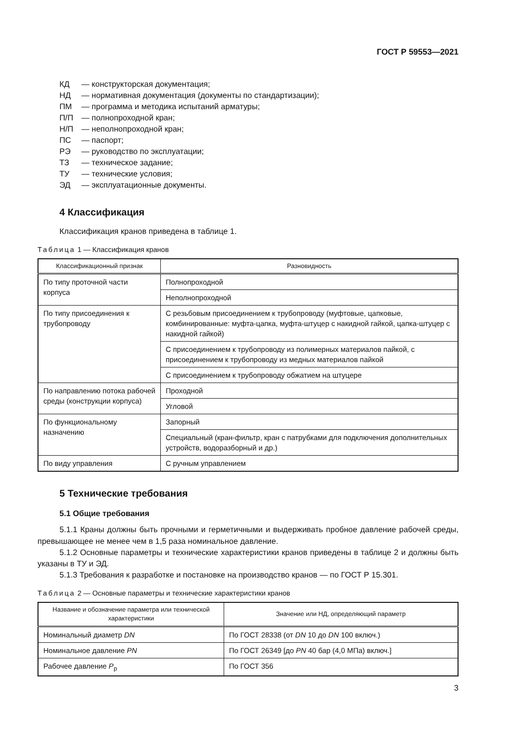ГОСТ Р 59553—2021
КД — конструкторская документация;
НД — нормативная документация (документы по стандартизации);
ПМ — программа и методика испытаний арматуры;
П/П — полнопроходной кран;
Н/П — неполнопроходной кран;
ПС — паспорт;
РЭ — руководство по эксплуатации;
ТЗ — техническое задание;
ТУ — технические условия;
ЭД — эксплуатационные документы.
4 Классификация
Классификация кранов приведена в таблице 1.
Таблица 1 — Классификация кранов
| Классификационный признак | Разновидность |
| --- | --- |
| По типу проточной части корпуса | Полнопроходной |
| | Неполнопроходной |
| По типу присоединения к трубопроводу | С резьбовым присоединением к трубопроводу (муфтовые, цапковые, комбинированные: муфта-цапка, муфта-штуцер с накидной гайкой, цапка-штуцер с накидной гайкой) |
| | С присоединением к трубопроводу из полимерных материалов пайкой, с присоединением к трубопроводу из медных материалов пайкой |
| | С присоединением к трубопроводу обжатием на штуцере |
| По направлению потока рабочей среды (конструкции корпуса) | Проходной |
| | Угловой |
| По функциональному назначению | Запорный |
| | Специальный (кран-фильтр, кран с патрубками для подключения дополнительных устройств, водоразборный и др.) |
| По виду управления | С ручным управлением |
5 Технические требования
5.1 Общие требования
5.1.1 Краны должны быть прочными и герметичными и выдерживать пробное давление рабочей среды, превышающее не менее чем в 1,5 раза номинальное давление.
5.1.2 Основные параметры и технические характеристики кранов приведены в таблице 2 и должны быть указаны в ТУ и ЭД.
5.1.3 Требования к разработке и постановке на производство кранов — по ГОСТ Р 15.301.
Таблица 2 — Основные параметры и технические характеристики кранов
| Название и обозначение параметра или технической характеристики | Значение или НД, определяющий параметр |
| --- | --- |
| Номинальный диаметр DN | По ГОСТ 28338 (от DN 10 до DN 100 включ.) |
| Номинальное давление PN | По ГОСТ 26349 [до PN 40 бар (4,0 МПа) включ.] |
| Рабочее давление P<sub>р</sub> | По ГОСТ 356 |
3